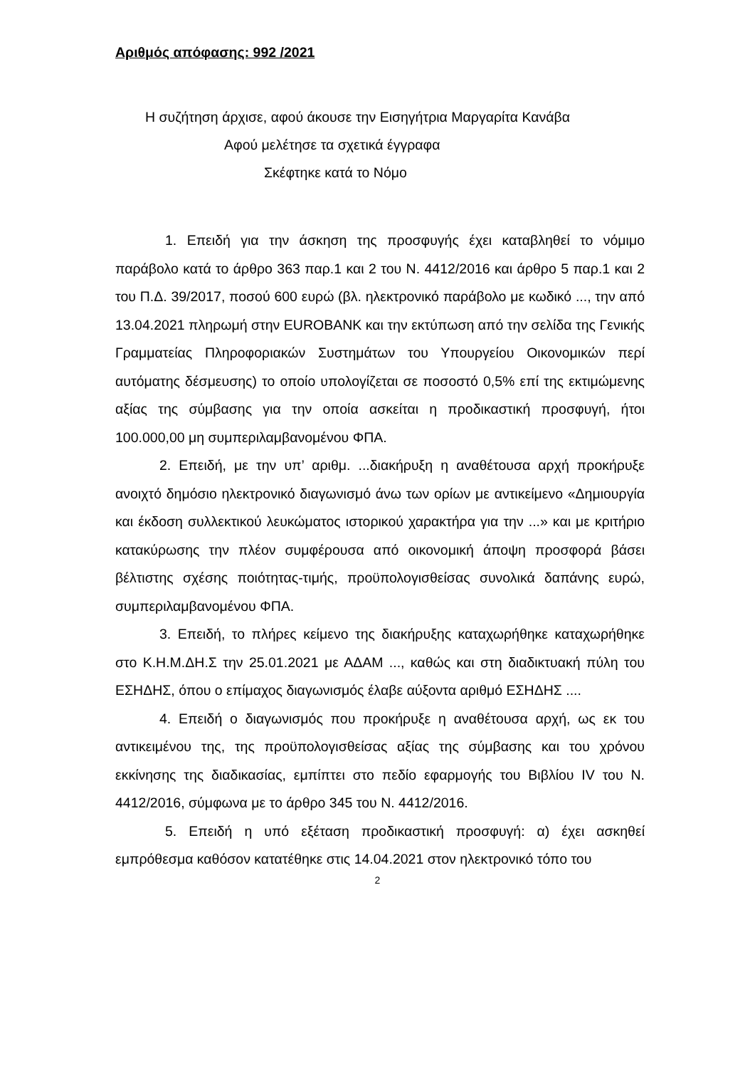Αριθμός απόφασης: 992 /2021
Η συζήτηση άρχισε, αφού άκουσε την Εισηγήτρια Μαργαρίτα Κανάβα
Αφού μελέτησε τα σχετικά έγγραφα
Σκέφτηκε κατά το Νόμο
1. Επειδή για την άσκηση της προσφυγής έχει καταβληθεί το νόμιμο παράβολο κατά το άρθρο 363 παρ.1 και 2 του Ν. 4412/2016 και άρθρο 5 παρ.1 και 2 του Π.Δ. 39/2017, ποσού 600 ευρώ (βλ. ηλεκτρονικό παράβολο με κωδικό ..., την από 13.04.2021 πληρωμή στην EUROBANK και την εκτύπωση από την σελίδα της Γενικής Γραμματείας Πληροφοριακών Συστημάτων του Υπουργείου Οικονομικών περί αυτόματης δέσμευσης) το οποίο υπολογίζεται σε ποσοστό 0,5% επί της εκτιμώμενης αξίας της σύμβασης για την οποία ασκείται η προδικαστική προσφυγή, ήτοι 100.000,00 μη συμπεριλαμβανομένου ΦΠΑ.
2. Επειδή, με την υπ’ αριθμ. ...διακήρυξη η αναθέτουσα αρχή προκήρυξε ανοιχτό δημόσιο ηλεκτρονικό διαγωνισμό άνω των ορίων με αντικείμενο «Δημιουργία και έκδοση συλλεκτικού λευκώματος ιστορικού χαρακτήρα για την ...» και με κριτήριο κατακύρωσης την πλέον συμφέρουσα από οικονομική άποψη προσφορά βάσει βέλτιστης σχέσης ποιότητας-τιμής, προϋπολογισθείσας συνολικά δαπάνης ευρώ, συμπεριλαμβανομένου ΦΠΑ.
3. Επειδή, το πλήρες κείμενο της διακήρυξης καταχωρήθηκε καταχωρήθηκε στο Κ.Η.Μ.ΔΗ.Σ την 25.01.2021 με ΑΔΑΜ ..., καθώς και στη διαδικτυακή πύλη του ΕΣΗΔΗΣ, όπου ο επίμαχος διαγωνισμός έλαβε αύξοντα αριθμό ΕΣΗΔΗΣ ....
4. Επειδή ο διαγωνισμός που προκήρυξε η αναθέτουσα αρχή, ως εκ του αντικειμένου της, της προϋπολογισθείσας αξίας της σύμβασης και του χρόνου εκκίνησης της διαδικασίας, εμπίπτει στο πεδίο εφαρμογής του Βιβλίου IV του Ν. 4412/2016, σύμφωνα με το άρθρο 345 του Ν. 4412/2016.
5. Επειδή η υπό εξέταση προδικαστική προσφυγή: α) έχει ασκηθεί εμπρόθεσμα καθόσον κατατέθηκε στις 14.04.2021 στον ηλεκτρονικό τόπο του
2